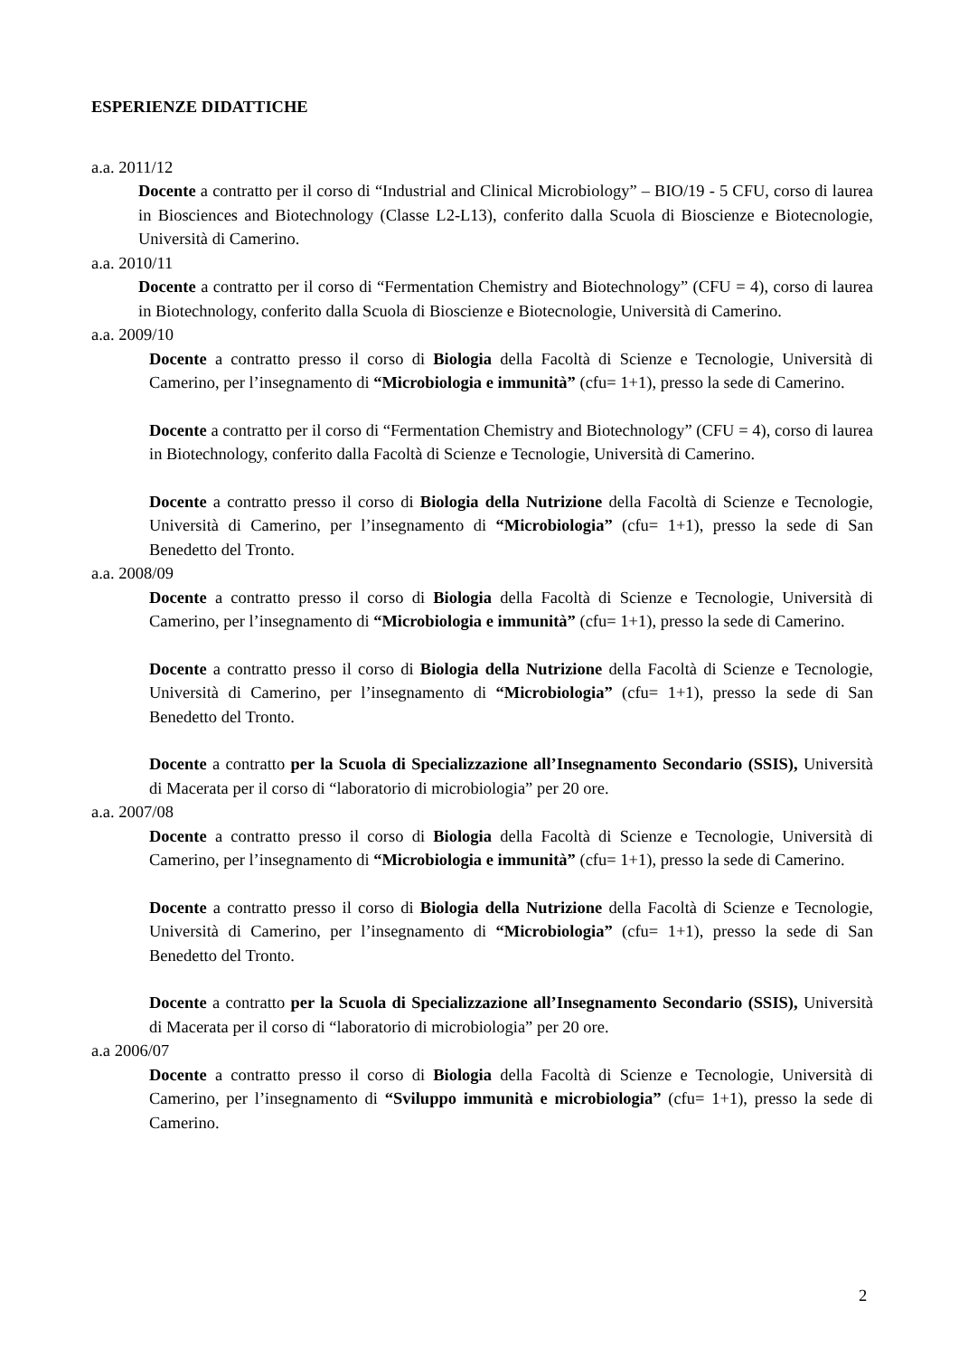ESPERIENZE DIDATTICHE
a.a. 2011/12
Docente a contratto per il corso di “Industrial and Clinical Microbiology” – BIO/19 - 5 CFU, corso di laurea in Biosciences and Biotechnology (Classe L2-L13), conferito dalla Scuola di Bioscienze e Biotecnologie, Università di Camerino.
a.a. 2010/11
Docente a contratto per il corso di “Fermentation Chemistry and Biotechnology” (CFU = 4), corso di laurea in Biotechnology, conferito dalla Scuola di Bioscienze e Biotecnologie, Università di Camerino.
a.a. 2009/10
Docente a contratto presso il corso di Biologia della Facoltà di Scienze e Tecnologie, Università di Camerino, per l’insegnamento di “Microbiologia e immunità” (cfu= 1+1), presso la sede di Camerino.
Docente a contratto per il corso di “Fermentation Chemistry and Biotechnology” (CFU = 4), corso di laurea in Biotechnology, conferito dalla Facoltà di Scienze e Tecnologie, Università di Camerino.
Docente a contratto presso il corso di Biologia della Nutrizione della Facoltà di Scienze e Tecnologie, Università di Camerino, per l’insegnamento di “Microbiologia” (cfu= 1+1), presso la sede di San Benedetto del Tronto.
a.a. 2008/09
Docente a contratto presso il corso di Biologia della Facoltà di Scienze e Tecnologie, Università di Camerino, per l’insegnamento di “Microbiologia e immunità” (cfu= 1+1), presso la sede di Camerino.
Docente a contratto presso il corso di Biologia della Nutrizione della Facoltà di Scienze e Tecnologie, Università di Camerino, per l’insegnamento di “Microbiologia” (cfu= 1+1), presso la sede di San Benedetto del Tronto.
Docente a contratto per la Scuola di Specializzazione all’Insegnamento Secondario (SSIS), Università di Macerata per il corso di “laboratorio di microbiologia” per 20 ore.
a.a. 2007/08
Docente a contratto presso il corso di Biologia della Facoltà di Scienze e Tecnologie, Università di Camerino, per l’insegnamento di “Microbiologia e immunità” (cfu= 1+1), presso la sede di Camerino.
Docente a contratto presso il corso di Biologia della Nutrizione della Facoltà di Scienze e Tecnologie, Università di Camerino, per l’insegnamento di “Microbiologia” (cfu= 1+1), presso la sede di San Benedetto del Tronto.
Docente a contratto per la Scuola di Specializzazione all’Insegnamento Secondario (SSIS), Università di Macerata per il corso di “laboratorio di microbiologia” per 20 ore.
a.a 2006/07
Docente a contratto presso il corso di Biologia della Facoltà di Scienze e Tecnologie, Università di Camerino, per l’insegnamento di “Sviluppo immunità e microbiologia” (cfu= 1+1), presso la sede di Camerino.
2